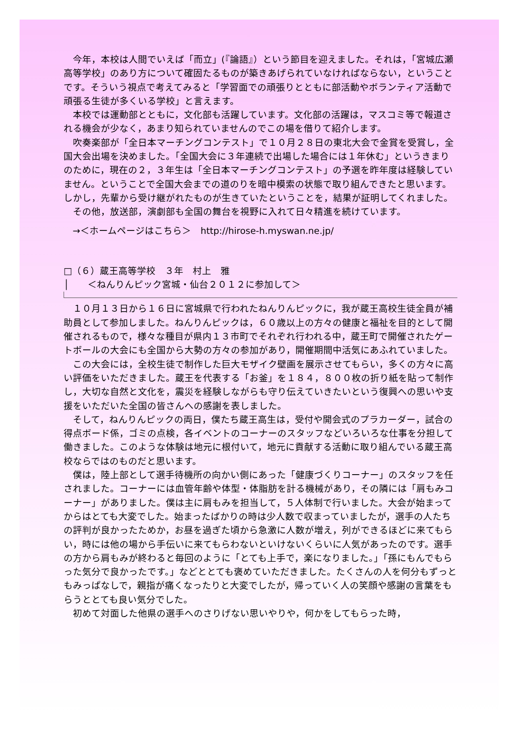今年，本校は人間でいえば「而立」(『論語』）という節目を迎えました。それは，「宮城広瀬高等学校」のあり方について確固たるものが築きあげられていなければならない，ということです。そういう視点で考えてみると「学習面での頑張りとともに部活動やボランティア活動で頑張る生徒が多くいる学校」と言えます。
本校では運動部とともに，文化部も活躍しています。文化部の活躍は，マスコミ等で報道される機会が少なく，あまり知られていませんのでこの場を借りて紹介します。
吹奏楽部が「全日本マーチングコンテスト」で１０月２８日の東北大会で金賞を受賞し，全国大会出場を決めました。「全国大会に３年連続で出場した場合には１年休む」というきまりのために，現在の２，３年生は「全日本マーチングコンテスト」の予選を昨年度は経験していません。ということで全国大会までの道のりを暗中模索の状態で取り組んできたと思います。しかし，先輩から受け継がれたものが生きていたということを，結果が証明してくれました。
その他，放送部，演劇部も全国の舞台を視野に入れて日々精進を続けています。
→＜ホームページはこちら＞　http://hirose-h.myswan.ne.jp/
□（６）蔵王高等学校　３年　村上　雅
│　　＜ねんりんピック宮城・仙台２０１２に参加して＞
１０月１３日から１６日に宮城県で行われたねんりんピックに，我が蔵王高校生徒全員が補助員として参加しました。ねんりんピックは，６０歳以上の方々の健康と福祉を目的として開催されるもので，様々な種目が県内１３市町でそれぞれ行われる中，蔵王町で開催されたゲートボールの大会にも全国から大勢の方々の参加があり，開催期間中活気にあふれていました。
この大会には，全校生徒で制作した巨大モザイク壁画を展示させてもらい，多くの方々に高い評価をいただきました。蔵王を代表する「お釜」を１８４，８００枚の折り紙を貼って制作し，大切な自然と文化を，震災を経験しながらも守り伝えていきたいという復興への思いや支援をいただいた全国の皆さんへの感謝を表しました。
そして，ねんりんピックの両日，僕たち蔵王高生は，受付や開会式のプラカーダー，試合の得点ボード係，ゴミの点検，各イベントのコーナーのスタッフなどいろいろな仕事を分担して働きました。このような体験は地元に根付いて，地元に貢献する活動に取り組んでいる蔵王高校ならではのものだと思います。
僕は，陸上部として選手待機所の向かい側にあった「健康づくりコーナー」のスタッフを任されました。コーナーには血管年齢や体型・体脂肪を計る機械があり，その隣には「肩もみコーナー」がありました。僕は主に肩もみを担当して，５人体制で行いました。大会が始まってからはとても大変でした。始まったばかりの時は少人数で収まっていましたが，選手の人たちの評判が良かったためか，お昼を過ぎた頃から急激に人数が増え，列ができるほどに来てもらい，時には他の場から手伝いに来てもらわないといけないくらいに人気があったのです。選手の方から肩もみが終わると毎回のように「とても上手で，楽になりました。」「孫にもんでもらった気分で良かったです。」などととても褒めていただきました。たくさんの人を何分もずっともみっぱなしで，親指が痛くなったりと大変でしたが，帰っていく人の笑顔や感謝の言葉をもらうととても良い気分でした。
初めて対面した他県の選手へのさりげない思いやりや，何かをしてもらった時，